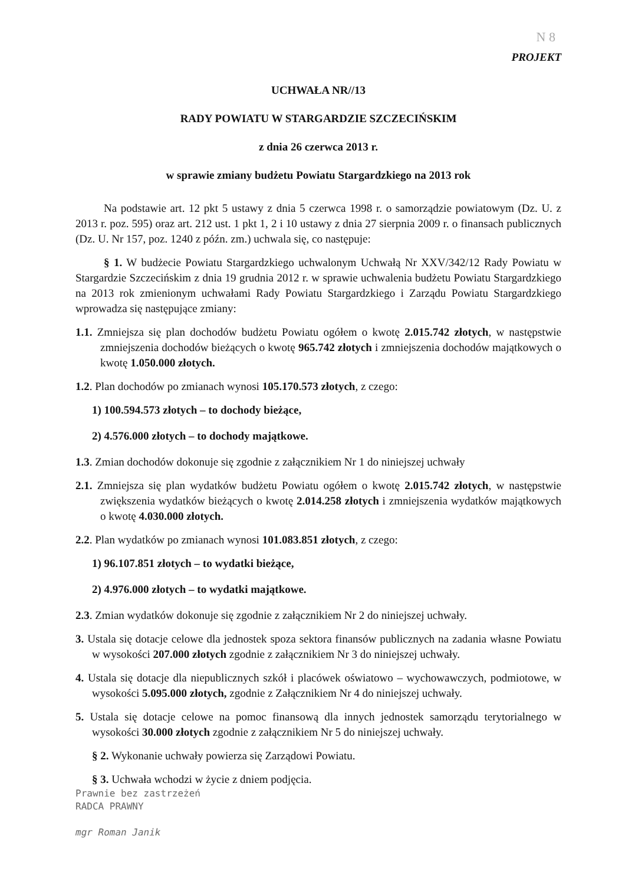N 8
PROJEKT
UCHWAŁA NR//13
RADY POWIATU W STARGARDZIE SZCZECIŃSKIM
z dnia 26 czerwca 2013 r.
w sprawie zmiany budżetu Powiatu Stargardzkiego na 2013 rok
Na podstawie art. 12 pkt 5 ustawy z dnia 5 czerwca 1998 r. o samorządzie powiatowym (Dz. U. z 2013 r. poz. 595) oraz art. 212 ust. 1 pkt 1, 2 i 10 ustawy z dnia 27 sierpnia 2009 r. o finansach publicznych (Dz. U. Nr 157, poz. 1240 z późn. zm.) uchwala się, co następuje:
§ 1. W budżecie Powiatu Stargardzkiego uchwalonym Uchwałą Nr XXV/342/12 Rady Powiatu w Stargardzie Szczecińskim z dnia 19 grudnia 2012 r. w sprawie uchwalenia budżetu Powiatu Stargardzkiego na 2013 rok zmienionym uchwałami Rady Powiatu Stargardzkiego i Zarządu Powiatu Stargardzkiego wprowadza się następujące zmiany:
1.1. Zmniejsza się plan dochodów budżetu Powiatu ogółem o kwotę 2.015.742 złotych, w następstwie zmniejszenia dochodów bieżących o kwotę 965.742 złotych i zmniejszenia dochodów majątkowych o kwotę 1.050.000 złotych.
1.2. Plan dochodów po zmianach wynosi 105.170.573 złotych, z czego:
1) 100.594.573 złotych – to dochody bieżące,
2) 4.576.000 złotych – to dochody majątkowe.
1.3. Zmian dochodów dokonuje się zgodnie z załącznikiem Nr 1 do niniejszej uchwały
2.1. Zmniejsza się plan wydatków budżetu Powiatu ogółem o kwotę 2.015.742 złotych, w następstwie zwiększenia wydatków bieżących o kwotę 2.014.258 złotych i zmniejszenia wydatków majątkowych o kwotę 4.030.000 złotych.
2.2. Plan wydatków po zmianach wynosi 101.083.851 złotych, z czego:
1) 96.107.851 złotych – to wydatki bieżące,
2) 4.976.000 złotych – to wydatki majątkowe.
2.3. Zmian wydatków dokonuje się zgodnie z załącznikiem Nr 2 do niniejszej uchwały.
3. Ustala się dotacje celowe dla jednostek spoza sektora finansów publicznych na zadania własne Powiatu w wysokości 207.000 złotych zgodnie z załącznikiem Nr 3 do niniejszej uchwały.
4. Ustala się dotacje dla niepublicznych szkół i placówek oświatowo – wychowawczych, podmiotowe, w wysokości 5.095.000 złotych, zgodnie z Załącznikiem Nr 4 do niniejszej uchwały.
5. Ustala się dotacje celowe na pomoc finansową dla innych jednostek samorządu terytorialnego w wysokości 30.000 złotych zgodnie z załącznikiem Nr 5 do niniejszej uchwały.
§ 2. Wykonanie uchwały powierza się Zarządowi Powiatu.
§ 3. Uchwała wchodzi w życie z dniem podjęcia.
Prawnie bez zastrzeżeń
RADCA PRAWNY
mgr Roman Janik